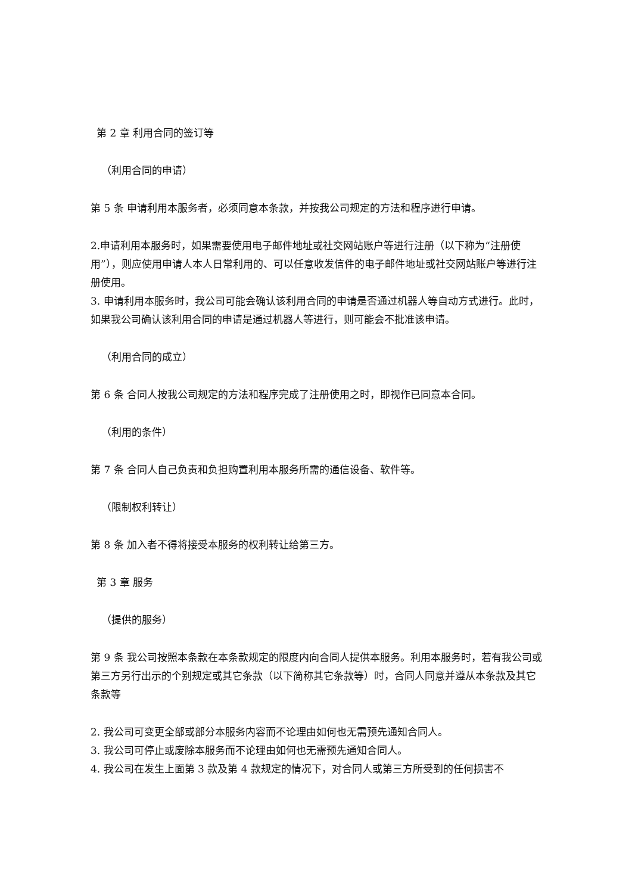第 2 章 利用合同的签订等
（利用合同的申请）
第 5 条 申请利用本服务者，必须同意本条款，并按我公司规定的方法和程序进行申请。
2.申请利用本服务时，如果需要使用电子邮件地址或社交网站账户等进行注册（以下称为“注册使用”），则应使用申请人本人日常利用的、可以任意收发信件的电子邮件地址或社交网站账户等进行注册使用。
3. 申请利用本服务时，我公司可能会确认该利用合同的申请是否通过机器人等自动方式进行。此时，如果我公司确认该利用合同的申请是通过机器人等进行，则可能会不批准该申请。
（利用合同的成立）
第 6 条 合同人按我公司规定的方法和程序完成了注册使用之时，即视作已同意本合同。
（利用的条件）
第 7 条 合同人自己负责和负担购置利用本服务所需的通信设备、软件等。
（限制权利转让）
第 8 条 加入者不得将接受本服务的权利转让给第三方。
第 3 章 服务
（提供的服务）
第 9 条 我公司按照本条款在本条款规定的限度内向合同人提供本服务。利用本服务时，若有我公司或第三方另行出示的个别规定或其它条款（以下简称其它条款等）时，合同人同意并遵从本条款及其它条款等
2. 我公司可变更全部或部分本服务内容而不论理由如何也无需预先通知合同人。
3. 我公司可停止或废除本服务而不论理由如何也无需预先通知合同人。
4. 我公司在发生上面第 3 款及第 4 款规定的情况下，对合同人或第三方所受到的任何损害不